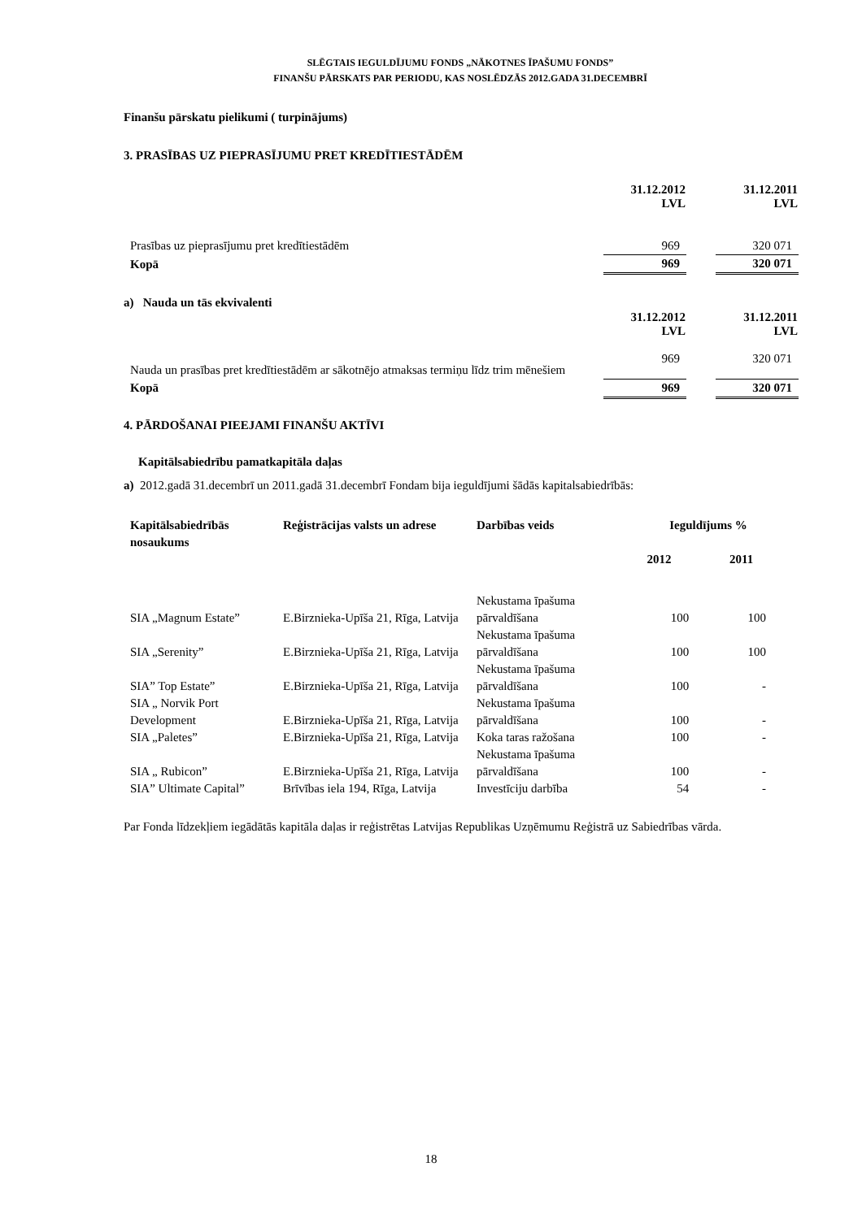SLĒGTAIS IEGULDĪJUMU FONDS „NĀKOTNES ĪPAŠUMU FONDS”
FINANŠU PĀRSKATS PAR PERIODU, KAS NOSLĒDZĀS 2012.GADA 31.DECEMBRĪ
Finanšu pārskatu pielikumi ( turpinājums)
3. PRASĪBAS UZ PIEPRASĪJUMU PRET KREDĪTIESTĀDĒM
| | 31.12.2012 LVL | | 31.12.2011 LVL |
| Prasības uz pieprasījumu pret kredītiestādēm | 969 | | 320 071 |
| Kopā | 969 | | 320 071 |
a) Nauda un tās ekvivalenti
| | 31.12.2012 LVL | | 31.12.2011 LVL |
| Nauda un prasības pret kredītiestādēm ar sākotnējo atmaksas termiņu līdz trim mēnešiem | 969 | | 320 071 |
| Kopā | 969 | | 320 071 |
4. PĀRDOŠANAI PIEEJAMI FINANŠU AKTĪVI
Kapitālsabiedrību pamatkapitāla daļas
a) 2012.gadā 31.decembrī un 2011.gadā 31.decembrī Fondam bija ieguldījumi šādās kapitalsabiedrībās:
| Kapitālsabiedrībās nosaukums | Reģistrācijas valsts un adrese | Darbības veids | Ieguldījums % | |
| | | | 2012 | 2011 |
| SIA „Magnum Estate” | E.Birznieka-Upīša 21, Rīga, Latvija | Nekustama īpašuma pārvaldīšana | 100 | 100 |
| SIA „Serenity” | E.Birznieka-Upīša 21, Rīga, Latvija | Nekustama īpašuma pārvaldīšana | 100 | 100 |
| SIA” Top Estate” | E.Birznieka-Upīša 21, Rīga, Latvija | Nekustama īpašuma pārvaldīšana | 100 | - |
| SIA „ Norvik Port Development | E.Birznieka-Upīša 21, Rīga, Latvija | Nekustama īpašuma pārvaldīšana | 100 | - |
| SIA „Paletes” | E.Birznieka-Upīša 21, Rīga, Latvija | Koka taras ražošana | 100 | - |
| SIA „ Rubicon” | E.Birznieka-Upīša 21, Rīga, Latvija | Nekustama īpašuma pārvaldīšana | 100 | - |
| SIA” Ultimate Capital” | Brīvības iela 194, Rīga, Latvija | Investīciju darbība | 54 | - |
Par Fonda līdzekļiem iegādātās kapitāla daļas ir reģistrētas Latvijas Republikas Uzņēmumu Reģistrā uz Sabiedrības vārda.
18